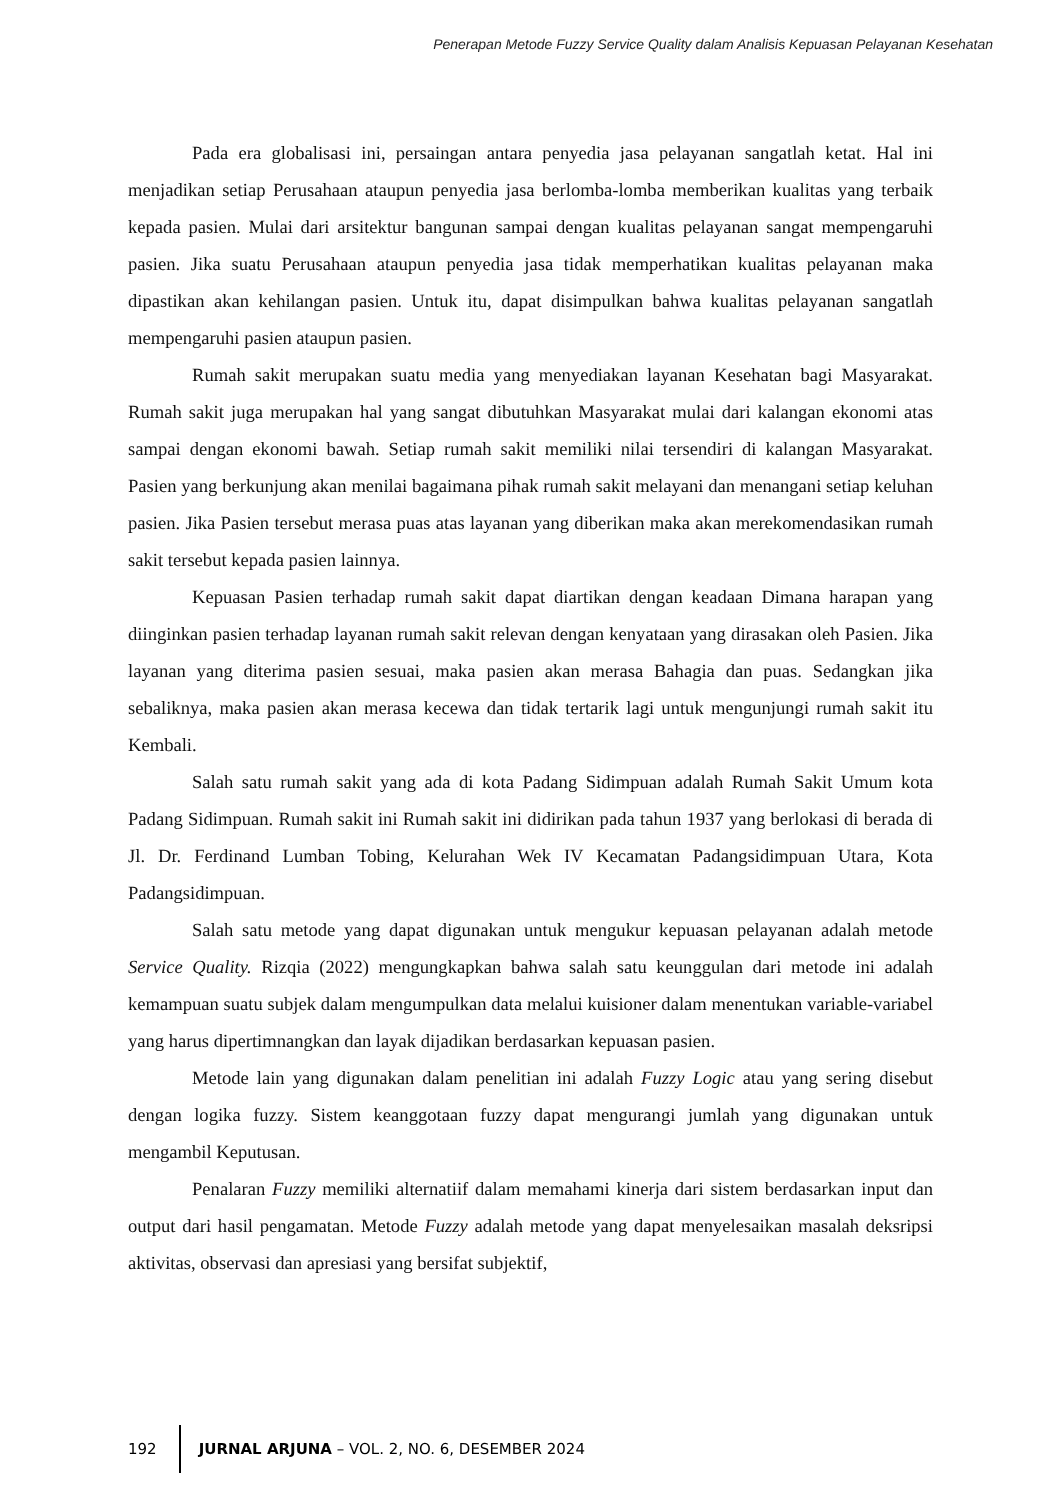Penerapan Metode Fuzzy Service Quality dalam Analisis Kepuasan Pelayanan Kesehatan
Pada era globalisasi ini, persaingan antara penyedia jasa pelayanan sangatlah ketat. Hal ini menjadikan setiap Perusahaan ataupun penyedia jasa berlomba-lomba memberikan kualitas yang terbaik kepada pasien. Mulai dari arsitektur bangunan sampai dengan kualitas pelayanan sangat mempengaruhi pasien. Jika suatu Perusahaan ataupun penyedia jasa tidak memperhatikan kualitas pelayanan maka dipastikan akan kehilangan pasien. Untuk itu, dapat disimpulkan bahwa kualitas pelayanan sangatlah mempengaruhi pasien ataupun pasien.
Rumah sakit merupakan suatu media yang menyediakan layanan Kesehatan bagi Masyarakat. Rumah sakit juga merupakan hal yang sangat dibutuhkan Masyarakat mulai dari kalangan ekonomi atas sampai dengan ekonomi bawah. Setiap rumah sakit memiliki nilai tersendiri di kalangan Masyarakat. Pasien yang berkunjung akan menilai bagaimana pihak rumah sakit melayani dan menangani setiap keluhan pasien. Jika Pasien tersebut merasa puas atas layanan yang diberikan maka akan merekomendasikan rumah sakit tersebut kepada pasien lainnya.
Kepuasan Pasien terhadap rumah sakit dapat diartikan dengan keadaan Dimana harapan yang diinginkan pasien terhadap layanan rumah sakit relevan dengan kenyataan yang dirasakan oleh Pasien. Jika layanan yang diterima pasien sesuai, maka pasien akan merasa Bahagia dan puas. Sedangkan jika sebaliknya, maka pasien akan merasa kecewa dan tidak tertarik lagi untuk mengunjungi rumah sakit itu Kembali.
Salah satu rumah sakit yang ada di kota Padang Sidimpuan adalah Rumah Sakit Umum kota Padang Sidimpuan. Rumah sakit ini Rumah sakit ini didirikan pada tahun 1937 yang berlokasi di berada di Jl. Dr. Ferdinand Lumban Tobing, Kelurahan Wek IV Kecamatan Padangsidimpuan Utara, Kota Padangsidimpuan.
Salah satu metode yang dapat digunakan untuk mengukur kepuasan pelayanan adalah metode Service Quality. Rizqia (2022) mengungkapkan bahwa salah satu keunggulan dari metode ini adalah kemampuan suatu subjek dalam mengumpulkan data melalui kuisioner dalam menentukan variable-variabel yang harus dipertimnangkan dan layak dijadikan berdasarkan kepuasan pasien.
Metode lain yang digunakan dalam penelitian ini adalah Fuzzy Logic atau yang sering disebut dengan logika fuzzy. Sistem keanggotaan fuzzy dapat mengurangi jumlah yang digunakan untuk mengambil Keputusan.
Penalaran Fuzzy memiliki alternatiif dalam memahami kinerja dari sistem berdasarkan input dan output dari hasil pengamatan. Metode Fuzzy adalah metode yang dapat menyelesaikan masalah deksripsi aktivitas, observasi dan apresiasi yang bersifat subjektif,
192 JURNAL ARJUNA – VOL. 2, NO. 6, DESEMBER 2024